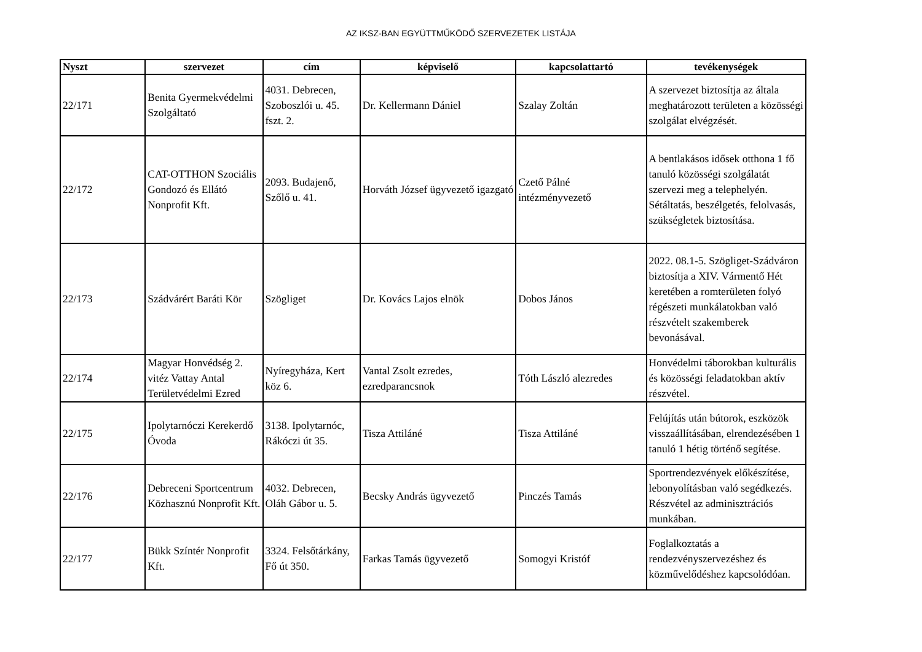AZ IKSZ-BAN EGYÜTTMŰKÖDŐ SZERVEZETEK LISTÁJA
| Nyszt | szervezet | cím | képviselő | kapcsolattartó | tevékenységek |
| --- | --- | --- | --- | --- | --- |
| 22/171 | Benita Gyermekvédelmi Szolgáltató | 4031. Debrecen, Szoboszlói u. 45. fszt. 2. | Dr. Kellermann Dániel | Szalay Zoltán | A szervezet biztosítja az általa meghatározott területen a közösségi szolgálat elvégzését. |
| 22/172 | CAT-OTTHON Szociális Gondozó és Ellátó Nonprofit Kft. | 2093. Budajenő, Szőlő u. 41. | Horváth József ügyvezető igazgató | Czető Pálné intézményvezető | A bentlakásos idősek otthona 1 fő tanuló közösségi szolgálatát szervezi meg a telephelyén. Sétáltatás, beszélgetés, felolvasás, szükségletek biztosítása. |
| 22/173 | Szádvárért Baráti Kör | Szögliget | Dr. Kovács Lajos elnök | Dobos János | 2022. 08.1-5. Szögliget-Szádváron biztosítja a XIV. Vármentő Hét keretében a romterületen folyó régészeti munkálatokban való részvételt szakemberek bevonásával. |
| 22/174 | Magyar Honvédség 2. vitéz Vattay Antal Területvédelmi Ezred | Nyíregyháza, Kert köz 6. | Vantal Zsolt ezredes, ezredparancsnok | Tóth László alezredes | Honvédelmi táborokban kulturális és közösségi feladatokban aktív részvétel. |
| 22/175 | Ipolytarnóczi Kerekerdő Óvoda | 3138. Ipolytarnóc, Rákóczi út 35. | Tisza Attiláné | Tisza Attiláné | Felújítás után bútorok, eszközök visszaállításában, elrendezésében 1 tanuló 1 hétig történő segítése. |
| 22/176 | Debreceni Sportcentrum Közhasznú Nonprofit Kft. | 4032. Debrecen, Oláh Gábor u. 5. | Becsky András ügyvezető | Pinczés Tamás | Sportrendezvények előkészítése, lebonyolításban való segédkezés. Részvétel az adminisztrációs munkában. |
| 22/177 | Bükk Színtér Nonprofit Kft. | 3324. Felsőtárkány, Fő út 350. | Farkas Tamás ügyvezető | Somogyi Kristóf | Foglalkoztatás a rendezvényszervezéshez és közművelődéshez kapcsolódóan. |